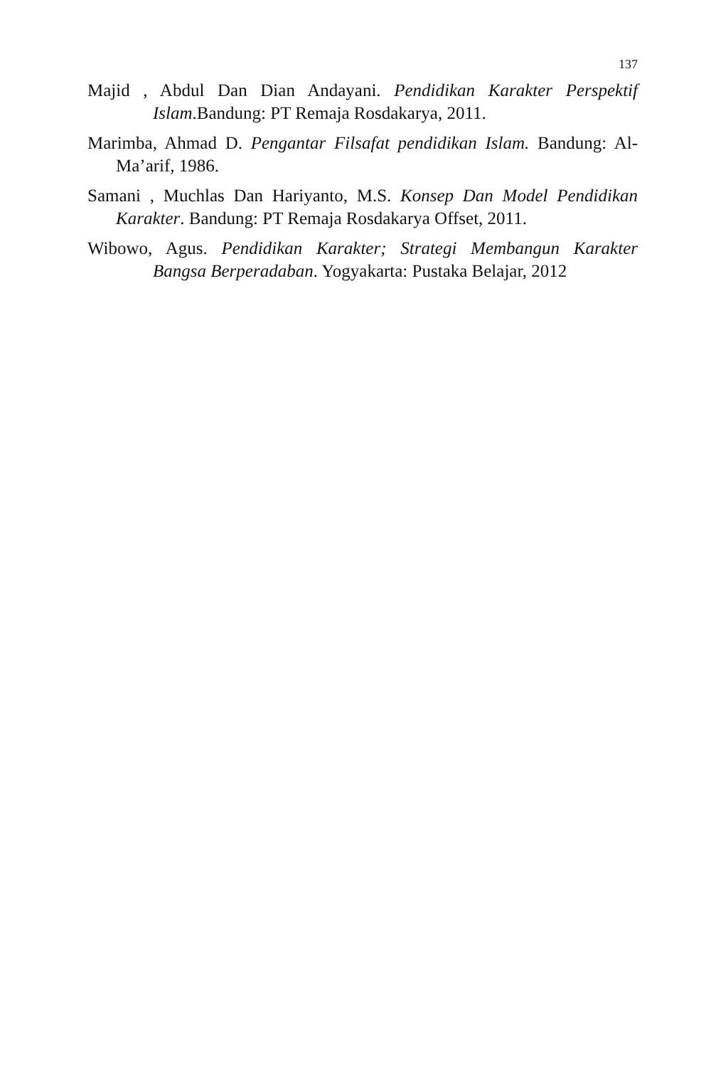137
Majid , Abdul Dan Dian Andayani. Pendidikan Karakter Perspektif Islam.Bandung: PT Remaja Rosdakarya, 2011.
Marimba, Ahmad D. Pengantar Filsafat pendidikan Islam. Bandung: Al-Ma’arif, 1986.
Samani , Muchlas Dan Hariyanto, M.S. Konsep Dan Model Pendidikan Karakter. Bandung: PT Remaja Rosdakarya Offset, 2011.
Wibowo, Agus. Pendidikan Karakter; Strategi Membangun Karakter Bangsa Berperadaban. Yogyakarta: Pustaka Belajar, 2012